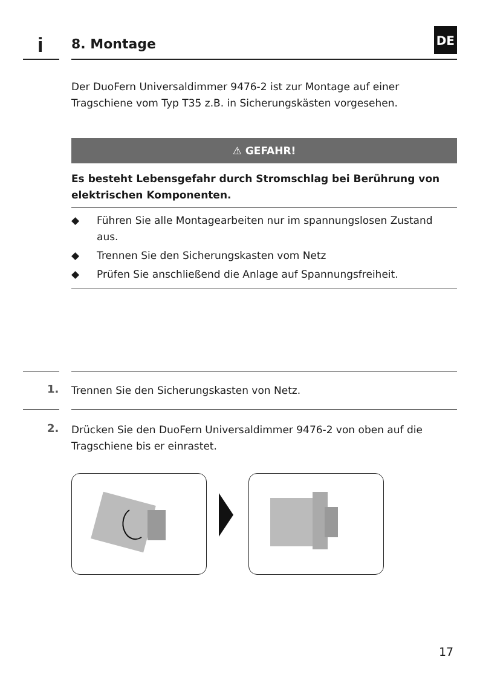i 8. Montage
DE
Der DuoFern Universaldimmer 9476-2 ist zur Montage auf einer Tragschiene vom Typ T35 z.B. in Sicherungskästen vorgesehen.
⚠ GEFAHR!
Es besteht Lebensgefahr durch Stromschlag bei Berührung von elektrischen Komponenten.
◆ Führen Sie alle Montagearbeiten nur im spannungslosen Zustand aus.
◆ Trennen Sie den Sicherungskasten vom Netz
◆ Prüfen Sie anschließend die Anlage auf Spannungsfreiheit.
1. Trennen Sie den Sicherungskasten von Netz.
2.
Drücken Sie den DuoFern Universaldimmer 9476-2 von oben auf die Tragschiene bis er einrastet.
17